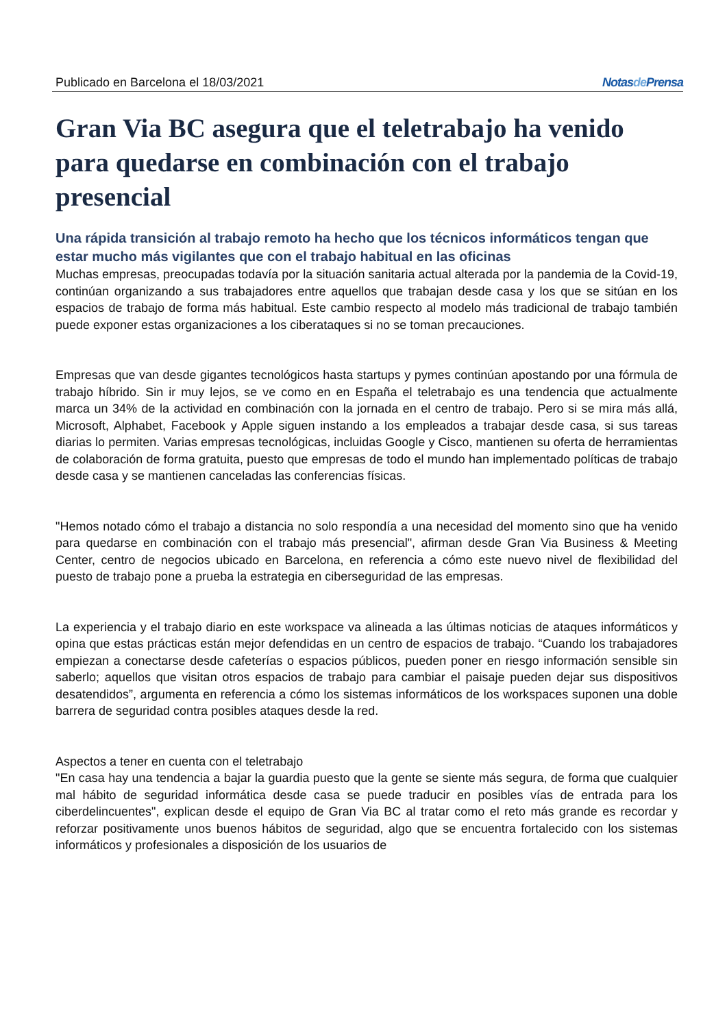Publicado en Barcelona el 18/03/2021 Notasde Prensa
Gran Via BC asegura que el teletrabajo ha venido para quedarse en combinación con el trabajo presencial
Una rápida transición al trabajo remoto ha hecho que los técnicos informáticos tengan que estar mucho más vigilantes que con el trabajo habitual en las oficinas
Muchas empresas, preocupadas todavía por la situación sanitaria actual alterada por la pandemia de la Covid-19, continúan organizando a sus trabajadores entre aquellos que trabajan desde casa y los que se sitúan en los espacios de trabajo de forma más habitual. Este cambio respecto al modelo más tradicional de trabajo también puede exponer estas organizaciones a los ciberataques si no se toman precauciones.
Empresas que van desde gigantes tecnológicos hasta startups y pymes continúan apostando por una fórmula de trabajo híbrido. Sin ir muy lejos, se ve como en en España el teletrabajo es una tendencia que actualmente marca un 34% de la actividad en combinación con la jornada en el centro de trabajo. Pero si se mira más allá, Microsoft, Alphabet, Facebook y Apple siguen instando a los empleados a trabajar desde casa, si sus tareas diarias lo permiten. Varias empresas tecnológicas, incluidas Google y Cisco, mantienen su oferta de herramientas de colaboración de forma gratuita, puesto que empresas de todo el mundo han implementado políticas de trabajo desde casa y se mantienen canceladas las conferencias físicas.
"Hemos notado cómo el trabajo a distancia no solo respondía a una necesidad del momento sino que ha venido para quedarse en combinación con el trabajo más presencial", afirman desde Gran Via Business & Meeting Center, centro de negocios ubicado en Barcelona, en referencia a cómo este nuevo nivel de flexibilidad del puesto de trabajo pone a prueba la estrategia en ciberseguridad de las empresas.
La experiencia y el trabajo diario en este workspace va alineada a las últimas noticias de ataques informáticos y opina que estas prácticas están mejor defendidas en un centro de espacios de trabajo. “Cuando los trabajadores empiezan a conectarse desde cafeterías o espacios públicos, pueden poner en riesgo información sensible sin saberlo; aquellos que visitan otros espacios de trabajo para cambiar el paisaje pueden dejar sus dispositivos desatendidos”, argumenta en referencia a cómo los sistemas informáticos de los workspaces suponen una doble barrera de seguridad contra posibles ataques desde la red.
Aspectos a tener en cuenta con el teletrabajo
"En casa hay una tendencia a bajar la guardia puesto que la gente se siente más segura, de forma que cualquier mal hábito de seguridad informática desde casa se puede traducir en posibles vías de entrada para los ciberdelincuentes", explican desde el equipo de Gran Via BC al tratar como el reto más grande es recordar y reforzar positivamente unos buenos hábitos de seguridad, algo que se encuentra fortalecido con los sistemas informáticos y profesionales a disposición de los usuarios de